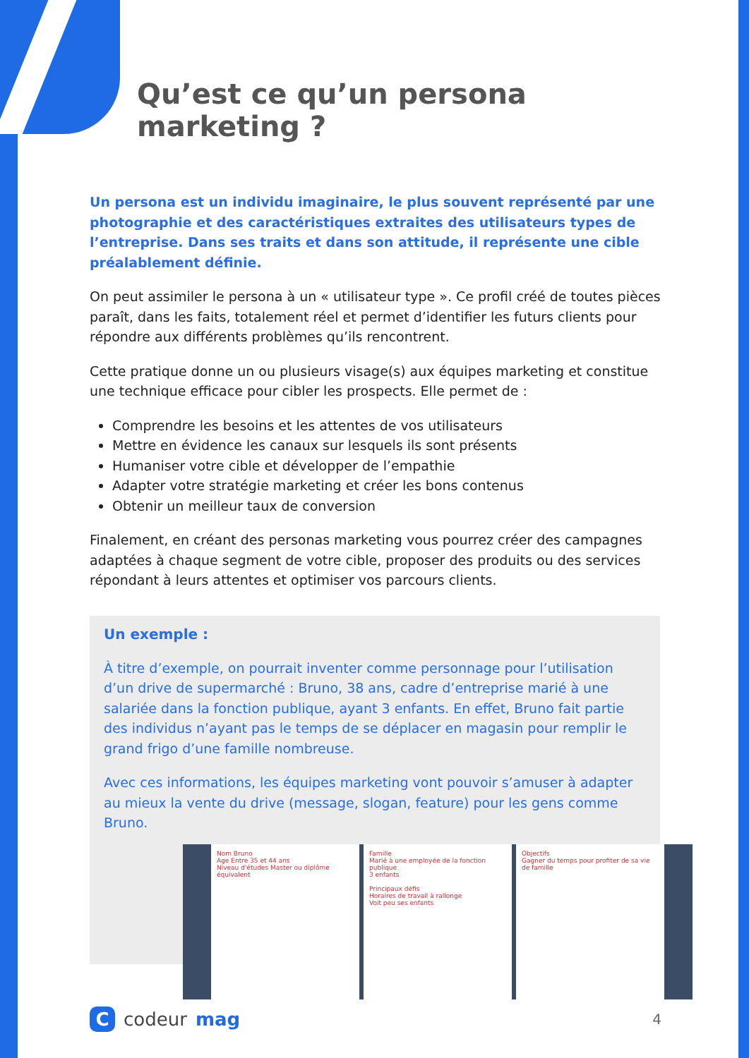Qu’est ce qu’un persona marketing ?
Un persona est un individu imaginaire, le plus souvent représenté par une photographie et des caractéristiques extraites des utilisateurs types de l’entreprise. Dans ses traits et dans son attitude, il représente une cible préalablement définie.
On peut assimiler le persona à un « utilisateur type ». Ce profil créé de toutes pièces paraît, dans les faits, totalement réel et permet d’identifier les futurs clients pour répondre aux différents problèmes qu’ils rencontrent.
Cette pratique donne un ou plusieurs visage(s) aux équipes marketing et constitue une technique efficace pour cibler les prospects. Elle permet de :
Comprendre les besoins et les attentes de vos utilisateurs
Mettre en évidence les canaux sur lesquels ils sont présents
Humaniser votre cible et développer de l’empathie
Adapter votre stratégie marketing et créer les bons contenus
Obtenir un meilleur taux de conversion
Finalement, en créant des personas marketing vous pourrez créer des campagnes adaptées à chaque segment de votre cible, proposer des produits ou des services répondant à leurs attentes et optimiser vos parcours clients.
Un exemple :
À titre d’exemple, on pourrait inventer comme personnage pour l’utilisation d’un drive de supermarché : Bruno, 38 ans, cadre d’entreprise marié à une salariée dans la fonction publique, ayant 3 enfants. En effet, Bruno fait partie des individus n’ayant pas le temps de se déplacer en magasin pour remplir le grand frigo d’une famille nombreuse.
Avec ces informations, les équipes marketing vont pouvoir s’amuser à adapter au mieux la vente du drive (message, slogan, feature) pour les gens comme Bruno.
Nom Bruno
Age Entre 35 et 44 ans
Niveau d'études Master ou diplôme équivalent
Famille
Marié à une employée de la fonction publique
3 enfants
Principaux défis
Horaires de travail à rallonge
Voit peu ses enfants
Objectifs
Gagner du temps pour profiter de sa vie de famille
C codeur mag
4